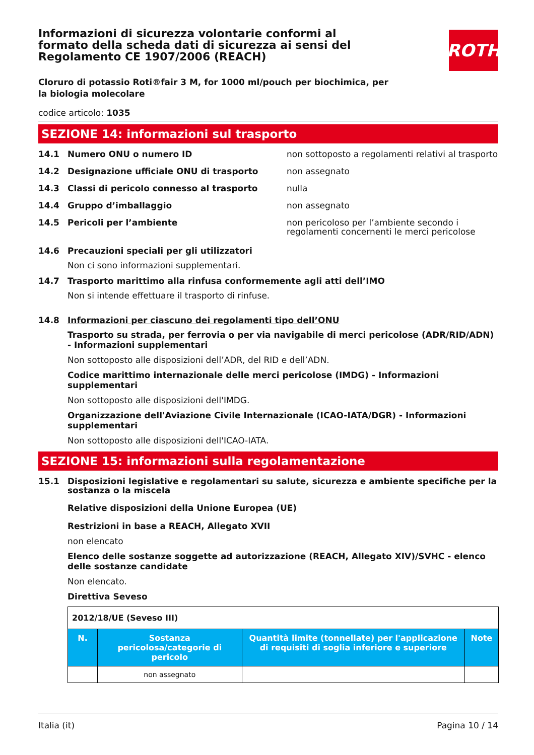ROTH
Informazioni di sicurezza volontarie conformi al formato della scheda dati di sicurezza ai sensi del Regolamento CE 1907/2006 (REACH)
Cloruro di potassio Roti®fair 3 M, for 1000 ml/pouch per biochimica, per la biologia molecolare
codice articolo: 1035
SEZIONE 14: informazioni sul trasporto
14.1 Numero ONU o numero ID non sottoposto a regolamenti relativi al trasporto
14.2 Designazione ufficiale ONU di trasporto non assegnato
14.3 Classi di pericolo connesso al trasporto nulla
14.4 Gruppo d’imballaggio non assegnato
14.5 Pericoli per l’ambiente non pericoloso per l’ambiente secondo i regolamenti concernenti le merci pericolose
14.6 Precauzioni speciali per gli utilizzatori
Non ci sono informazioni supplementari.
14.7 Trasporto marittimo alla rinfusa conformemente agli atti dell’IMO
Non si intende effettuare il trasporto di rinfuse.
14.8 Informazioni per ciascuno dei regolamenti tipo dell’ONU
Trasporto su strada, per ferrovia o per via navigabile di merci pericolose (ADR/RID/ADN) - Informazioni supplementari
Non sottoposto alle disposizioni dell’ADR, del RID e dell’ADN.
Codice marittimo internazionale delle merci pericolose (IMDG) - Informazioni supplementari
Non sottoposto alle disposizioni dell'IMDG.
Organizzazione dell'Aviazione Civile Internazionale (ICAO-IATA/DGR) - Informazioni supplementari
Non sottoposto alle disposizioni dell'ICAO-IATA.
SEZIONE 15: informazioni sulla regolamentazione
15.1 Disposizioni legislative e regolamentari su salute, sicurezza e ambiente specifiche per la sostanza o la miscela
Relative disposizioni della Unione Europea (UE)
Restrizioni in base a REACH, Allegato XVII
non elencato
Elenco delle sostanze soggette ad autorizzazione (REACH, Allegato XIV)/SVHC - elenco delle sostanze candidate
Non elencato.
Direttiva Seveso
| 2012/18/UE (Seveso III) | | | |
| N. | Sostanza pericolosa/categorie di pericolo | Quantità limite (tonnellate) per l'applicazione di requisiti di soglia inferiore e superiore | Note |
| | non assegnato | | |
Italia (it) Pagina 10 / 14